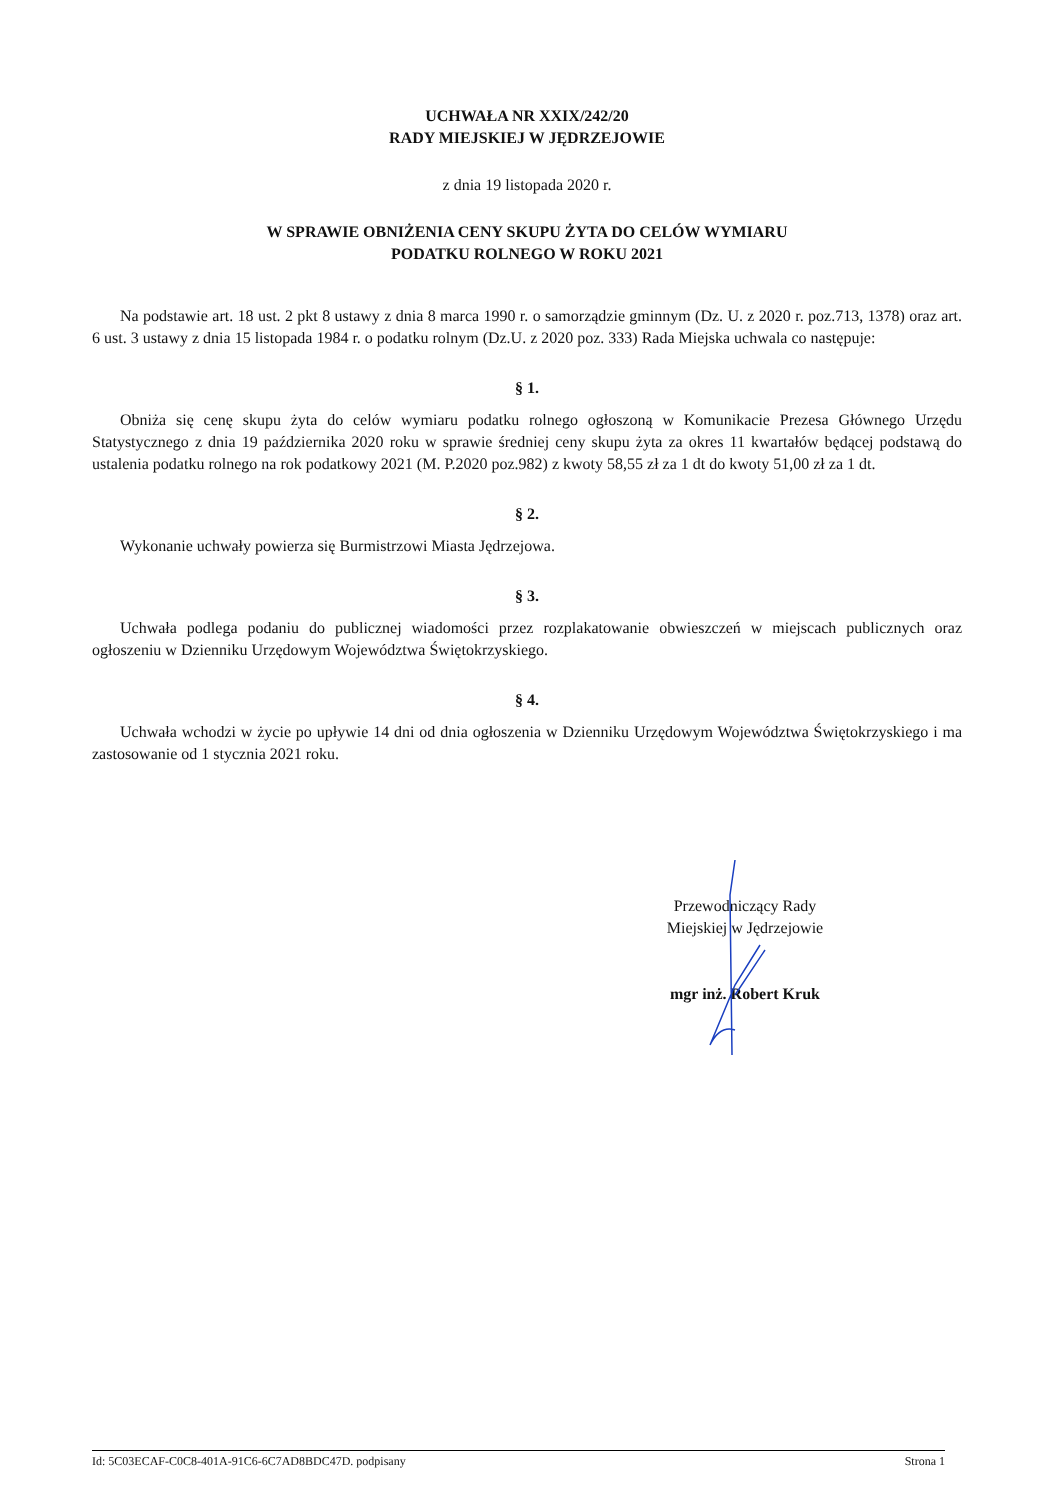UCHWAŁA NR XXIX/242/20
RADY MIEJSKIEJ W JĘDRZEJOWIE
z dnia 19 listopada 2020 r.
W SPRAWIE OBNIŻENIA CENY SKUPU ŻYTA DO CELÓW WYMIARU
PODATKU ROLNEGO W ROKU 2021
Na podstawie art. 18 ust. 2 pkt 8 ustawy z dnia 8 marca 1990 r. o samorządzie gminnym (Dz. U. z 2020 r. poz.713, 1378) oraz art. 6 ust. 3 ustawy z dnia 15 listopada 1984 r. o podatku rolnym (Dz.U. z 2020 poz. 333) Rada Miejska uchwala co następuje:
§ 1.
Obniża się cenę skupu żyta do celów wymiaru podatku rolnego ogłoszoną w Komunikacie Prezesa Głównego Urzędu Statystycznego z dnia 19 października 2020 roku w sprawie średniej ceny skupu żyta za okres 11 kwartałów będącej podstawą do ustalenia podatku rolnego na rok podatkowy 2021 (M. P.2020 poz.982) z kwoty 58,55 zł za 1 dt do kwoty 51,00 zł za 1 dt.
§ 2.
Wykonanie uchwały powierza się Burmistrzowi Miasta Jędrzejowa.
§ 3.
Uchwała podlega podaniu do publicznej wiadomości przez rozplakatowanie obwieszczeń w miejscach publicznych oraz ogłoszeniu w Dzienniku Urzędowym Województwa Świętokrzyskiego.
§ 4.
Uchwała wchodzi w życie po upływie 14 dni od dnia ogłoszenia w Dzienniku Urzędowym Województwa Świętokrzyskiego i ma zastosowanie od 1 stycznia 2021 roku.
Przewodniczący Rady
Miejskiej w Jędrzejowie
mgr inż. Robert Kruk
Id: 5C03ECAF-C0C8-401A-91C6-6C7AD8BDC47D. podpisany Strona 1